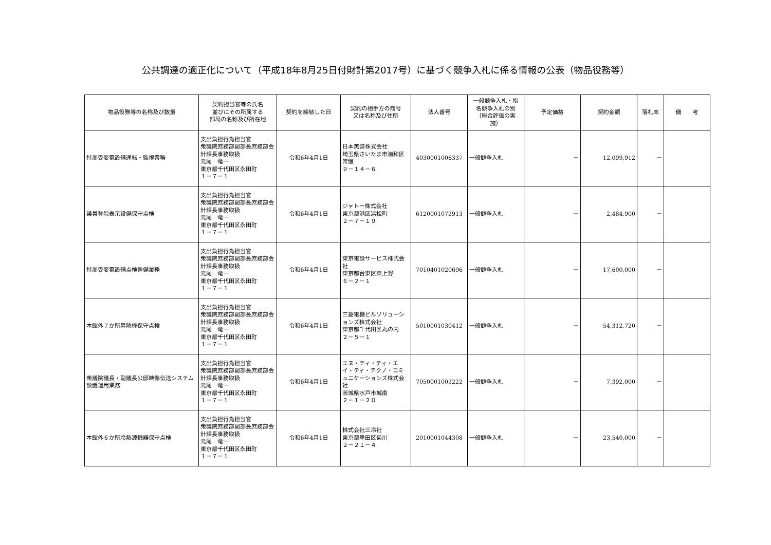公共調達の適正化について（平成18年8月25日付財計第2017号）に基づく競争入札に係る情報の公表（物品役務等）
| 物品役務等の名称及び数量 | 契約担当官等の氏名 並びにその所属する 部局の名称及び所在地 | 契約を締結した日 | 契約の相手方の商号 又は名称及び住所 | 法人番号 | 一般競争入札・指 名競争入札の別 （総合評価の実 施） | 予定価格 | 契約金額 | 落札率 | 備 考 |
| --- | --- | --- | --- | --- | --- | --- | --- | --- | --- |
| 特高受変電設備運転・監視業務 | 支出負担行為担当官 衆議院庶務部副部長庶務部会計課長事務取扱 元尾 竜一 東京都千代田区永田町 １－７－１ | 令和6年4月1日 | 日本美装株式会社 埼玉県さいたま市浦和区常盤 ９－１４－６ | 4030001006337 | 一般競争入札 | － | 12,099,912 | － | |
| 議員登院表示設備保守点検 | 支出負担行為担当官 衆議院庶務部副部長庶務部会計課長事務取扱 元尾 竜一 東京都千代田区永田町 １－７－１ | 令和6年4月1日 | ジャトー株式会社 東京都港区浜松町 ２－７－１９ | 6120001072913 | 一般競争入札 | － | 2,484,900 | － | |
| 特高受変電設備点検整備業務 | 支出負担行為担当官 衆議院庶務部副部長庶務部会計課長事務取扱 元尾 竜一 東京都千代田区永田町 １－７－１ | 令和6年4月1日 | 東京電設サービス株式会社 東京都台東区東上野 ６－２－１ | 7010401020696 | 一般競争入札 | － | 17,600,000 | － | |
| 本館外７か所昇降機保守点検 | 支出負担行為担当官 衆議院庶務部副部長庶務部会計課長事務取扱 元尾 竜一 東京都千代田区永田町 １－７－１ | 令和6年4月1日 | 三菱電機ビルソリューションズ株式会社 東京都千代田区丸の内 ２－５－１ | 5010001030412 | 一般競争入札 | － | 54,312,720 | － | |
| 衆議院議長・副議長公邸映像伝送システム設置運用業務 | 支出負担行為担当官 衆議院庶務部副部長庶務部会計課長事務取扱 元尾 竜一 東京都千代田区永田町 １－７－１ | 令和6年4月1日 | エヌ・ティ・ティ・エイ・ティ・テクノ・コミュニケーションズ株式会社 茨城県水戸市城南 ２－１－２０ | 7050001003222 | 一般競争入札 | － | 7,392,000 | － | |
| 本館外６か所冷熱源機器保守点検 | 支出負担行為担当官 衆議院庶務部副部長庶務部会計課長事務取扱 元尾 竜一 東京都千代田区永田町 １－７－１ | 令和6年4月1日 | 株式会社三冷社 東京都墨田区菊川 ２－２１－４ | 2010001044308 | 一般競争入札 | － | 23,540,000 | － | |